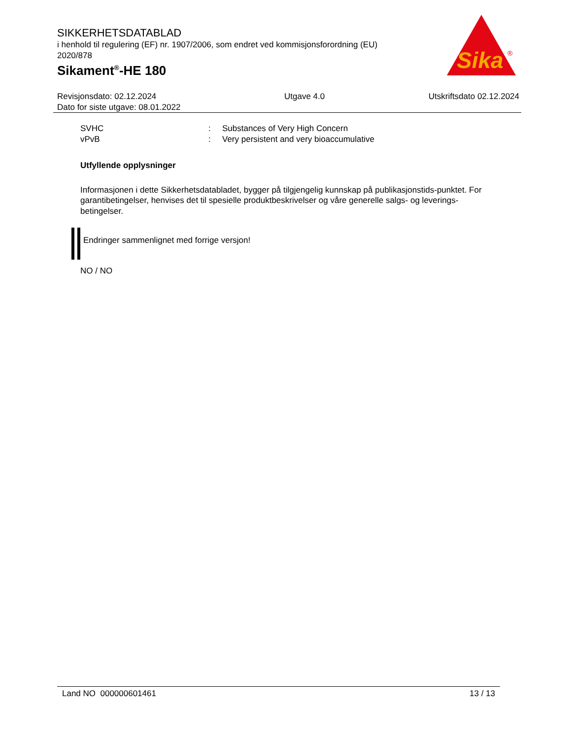SIKKERHETSDATABLAD
i henhold til regulering (EF) nr. 1907/2006, som endret ved kommisjonsforordning (EU) 2020/878
Sikament<sup>®</sup>-HE 180
Sika
®
Revisjonsdato: 02.12.2024
Dato for siste utgave: 08.01.2022
Utgave 4.0 Utskriftsdato 02.12.2024
SVHC: Substances of Very High Concern
vPvB: Very persistent and very bioaccumulative
Utfyllende opplysninger
Informasjonen i dette Sikkerhetsdatabladet, bygger på tilgjengelig kunnskap på publikasjonstids-punktet. For garantibetingelser, henvises det til spesielle produktbeskrivelser og våre generelle salgs- og leverings- betingelser.
Endringer sammenlignet med forrige versjon!
NO / NO
Land NO 000000601461 13 / 13